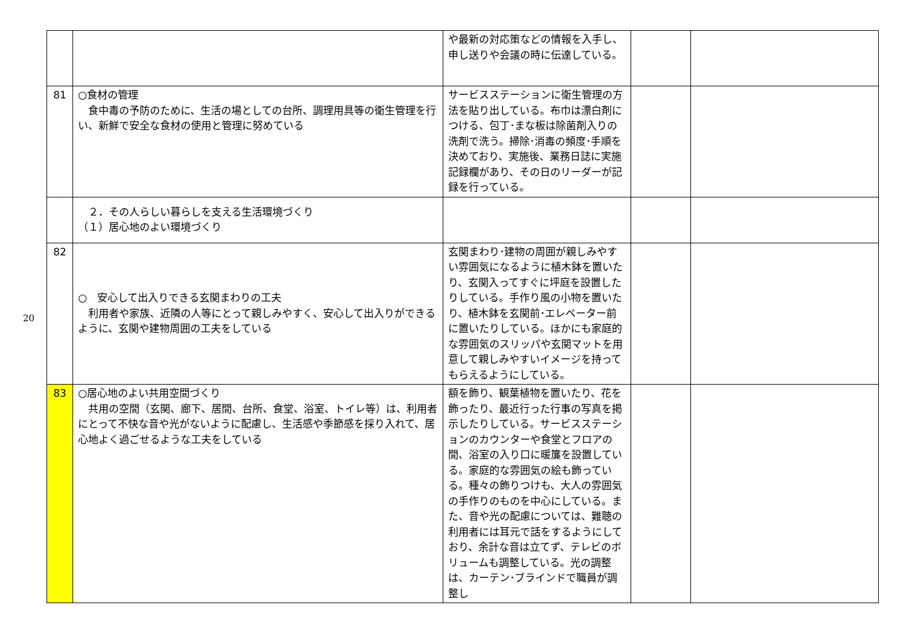20
| | | や最新の対応策などの情報を入手し、申し送りや会議の時に伝達している。 | | |
| 81 | ○食材の管理 食中毒の予防のために、生活の場としての台所、調理用具等の衛生管理を行い、新鮮で安全な食材の使用と管理に努めている | サービスステーションに衛生管理の方法を貼り出している。布巾は漂白剤につける、包丁･まな板は除菌剤入りの洗剤で洗う。掃除･消毒の頻度･手順を決めており、実施後、業務日誌に実施記録欄があり、その日のリーダーが記録を行っている。 | | |
| | ２．その人らしい暮らしを支える生活環境づくり （１）居心地のよい環境づくり | | | |
| 82 | ○ 安心して出入りできる玄関まわりの工夫 利用者や家族、近隣の人等にとって親しみやすく、安心して出入りができるように、玄関や建物周囲の工夫をしている | 玄関まわり･建物の周囲が親しみやすい雰囲気になるように植木鉢を置いたり、玄関入ってすぐに坪庭を設置したりしている。手作り風の小物を置いたり、植木鉢を玄関前･エレベーター前に置いたりしている。ほかにも家庭的な雰囲気のスリッパや玄関マットを用意して親しみやすいイメージを持ってもらえるようにしている。 | | |
| 83 | ○居心地のよい共用空間づくり 共用の空間（玄関、廊下、居間、台所、食堂、浴室、トイレ等）は、利用者にとって不快な音や光がないように配慮し、生活感や季節感を採り入れて、居心地よく過ごせるような工夫をしている | 額を飾り、観葉植物を置いたり、花を飾ったり、最近行った行事の写真を掲示したりしている。サービスステーションのカウンターや食堂とフロアの間、浴室の入り口に暖簾を設置している。家庭的な雰囲気の絵も飾っている。種々の飾りつけも、大人の雰囲気の手作りのものを中心にしている。また、音や光の配慮については、難聴の利用者には耳元で話をするようにしており、余計な音は立てず、テレビのボリュームも調整している。光の調整は、カーテン･ブラインドで職員が調整し | | |